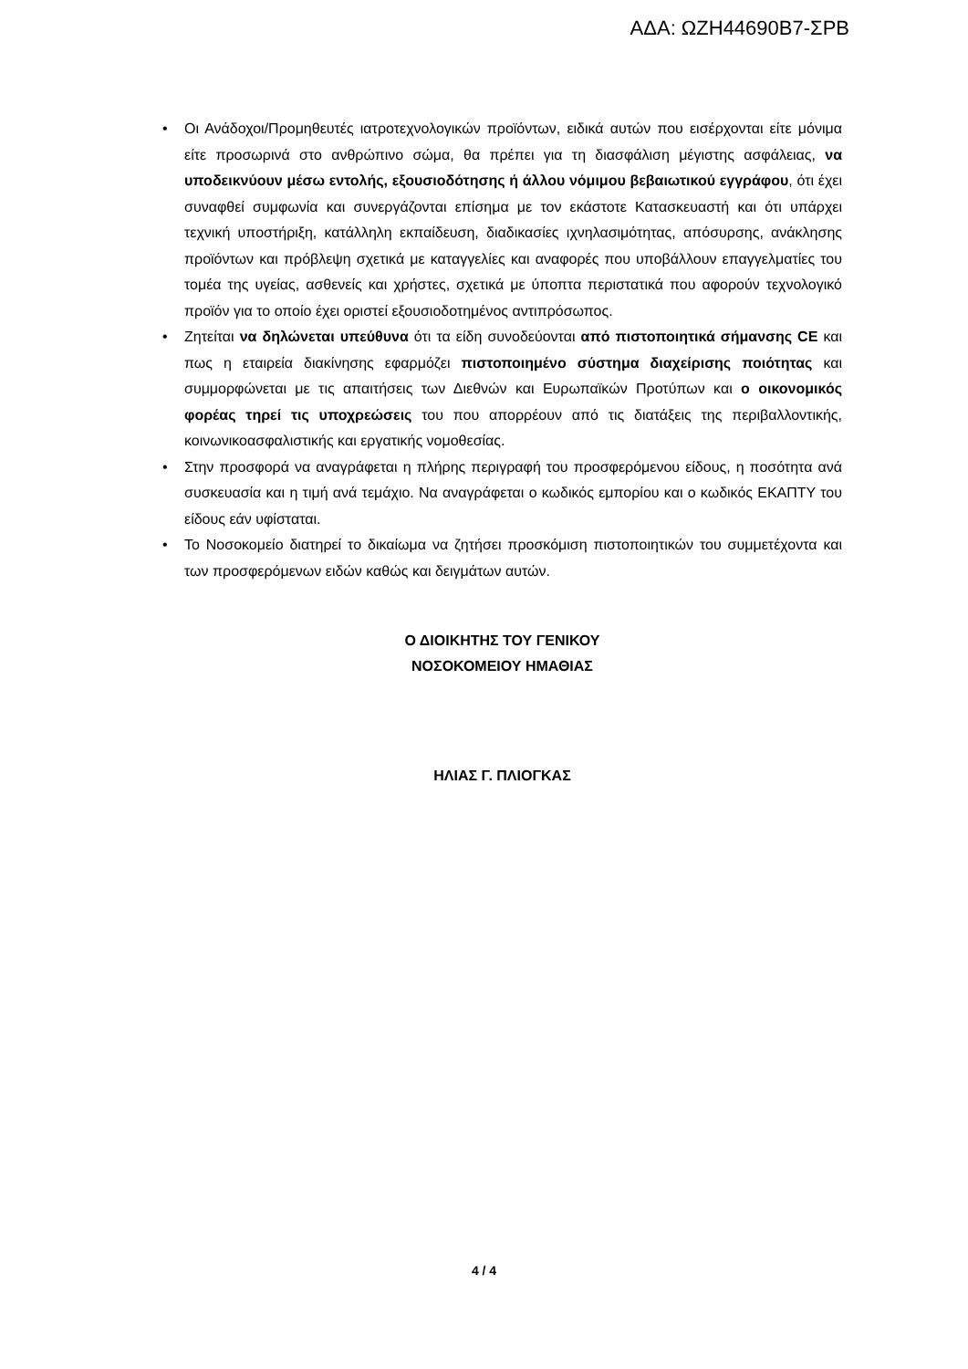ΑΔΑ: ΩΖΗ44690Β7-ΣΡΒ
• Οι Ανάδοχοι/Προμηθευτές ιατροτεχνολογικών προϊόντων, ειδικά αυτών που εισέρχονται είτε μόνιμα είτε προσωρινά στο ανθρώπινο σώμα, θα πρέπει για τη διασφάλιση μέγιστης ασφάλειας, να υποδεικνύουν μέσω εντολής, εξουσιοδότησης ή άλλου νόμιμου βεβαιωτικού εγγράφου, ότι έχει συναφθεί συμφωνία και συνεργάζονται επίσημα με τον εκάστοτε Κατασκευαστή και ότι υπάρχει τεχνική υποστήριξη, κατάλληλη εκπαίδευση, διαδικασίες ιχνηλασιμότητας, απόσυρσης, ανάκλησης προϊόντων και πρόβλεψη σχετικά με καταγγελίες και αναφορές που υποβάλλουν επαγγελματίες του τομέα της υγείας, ασθενείς και χρήστες, σχετικά με ύποπτα περιστατικά που αφορούν τεχνολογικό προϊόν για το οποίο έχει οριστεί εξουσιοδοτημένος αντιπρόσωπος.
• Ζητείται να δηλώνεται υπεύθυνα ότι τα είδη συνοδεύονται από πιστοποιητικά σήμανσης CE και πως η εταιρεία διακίνησης εφαρμόζει πιστοποιημένο σύστημα διαχείρισης ποιότητας και συμμορφώνεται με τις απαιτήσεις των Διεθνών και Ευρωπαϊκών Προτύπων και ο οικονομικός φορέας τηρεί τις υποχρεώσεις του που απορρέουν από τις διατάξεις της περιβαλλοντικής, κοινωνικοασφαλιστικής και εργατικής νομοθεσίας.
• Στην προσφορά να αναγράφεται η πλήρης περιγραφή του προσφερόμενου είδους, η ποσότητα ανά συσκευασία και η τιμή ανά τεμάχιο. Να αναγράφεται ο κωδικός εμπορίου και ο κωδικός ΕΚΑΠΤΥ του είδους εάν υφίσταται.
• Το Νοσοκομείο διατηρεί το δικαίωμα να ζητήσει προσκόμιση πιστοποιητικών του συμμετέχοντα και των προσφερόμενων ειδών καθώς και δειγμάτων αυτών.
Ο ΔΙΟΙΚΗΤΗΣ ΤΟΥ ΓΕΝΙΚΟΥ
ΝΟΣΟΚΟΜΕΙΟΥ ΗΜΑΘΙΑΣ
ΗΛΙΑΣ Γ. ΠΛΙΟΓΚΑΣ
4 / 4